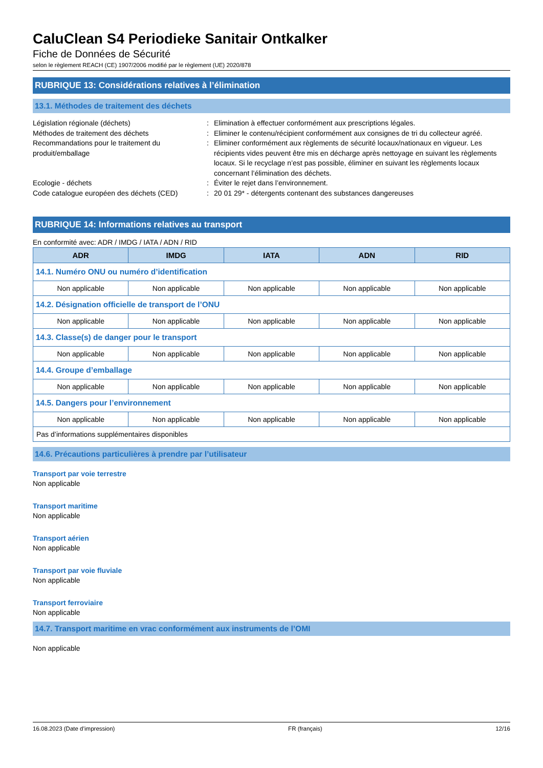CaluClean S4 Periodieke Sanitair Ontkalker
Fiche de Données de Sécurité
selon le règlement REACH (CE) 1907/2006 modifié par le règlement (UE) 2020/878
RUBRIQUE 13: Considérations relatives à l’élimination
13.1. Méthodes de traitement des déchets
Législation régionale (déchets)
:
Elimination à effectuer conformément aux prescriptions légales.
Méthodes de traitement des déchets
:
Eliminer le contenu/récipient conformément aux consignes de tri du collecteur agréé.
Recommandations pour le traitement du produit/emballage
:
Eliminer conformément aux règlements de sécurité locaux/nationaux en vigueur. Les récipients vides peuvent être mis en décharge après nettoyage en suivant les règlements locaux. Si le recyclage n’est pas possible, éliminer en suivant les règlements locaux concernant l’élimination des déchets.
Ecologie - déchets
:
Éviter le rejet dans l’environnement.
Code catalogue européen des déchets (CED)
:
20 01 29* - détergents contenant des substances dangereuses
RUBRIQUE 14: Informations relatives au transport
En conformité avec: ADR / IMDG / IATA / ADN / RID
| ADR | IMDG | IATA | ADN | RID |
| --- | --- | --- | --- | --- |
| 14.1. Numéro ONU ou numéro d’identification | | | | |
| Non applicable | Non applicable | Non applicable | Non applicable | Non applicable |
| 14.2. Désignation officielle de transport de l’ONU | | | | |
| Non applicable | Non applicable | Non applicable | Non applicable | Non applicable |
| 14.3. Classe(s) de danger pour le transport | | | | |
| Non applicable | Non applicable | Non applicable | Non applicable | Non applicable |
| 14.4. Groupe d’emballage | | | | |
| Non applicable | Non applicable | Non applicable | Non applicable | Non applicable |
| 14.5. Dangers pour l’environnement | | | | |
| Non applicable | Non applicable | Non applicable | Non applicable | Non applicable |
| Pas d’informations supplémentaires disponibles | | | | |
14.6. Précautions particulières à prendre par l’utilisateur
Transport par voie terrestre
Non applicable
Transport maritime
Non applicable
Transport aérien
Non applicable
Transport par voie fluviale
Non applicable
Transport ferroviaire
Non applicable
14.7. Transport maritime en vrac conformément aux instruments de l’OMI
Non applicable
16.08.2023 (Date d’impression) FR (français) 12/16